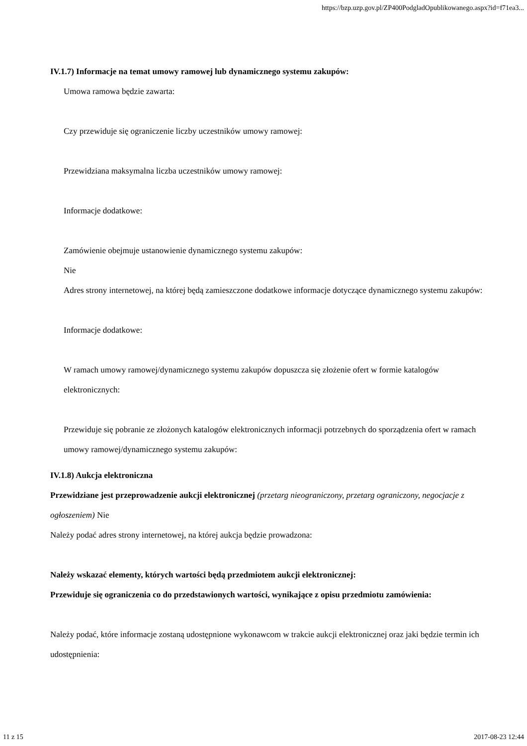https://bzp.uzp.gov.pl/ZP400PodgladOpublikowanego.aspx?id=f71ea3...
IV.1.7) Informacje na temat umowy ramowej lub dynamicznego systemu zakupów:
Umowa ramowa będzie zawarta:
Czy przewiduje się ograniczenie liczby uczestników umowy ramowej:
Przewidziana maksymalna liczba uczestników umowy ramowej:
Informacje dodatkowe:
Zamówienie obejmuje ustanowienie dynamicznego systemu zakupów:
Nie
Adres strony internetowej, na której będą zamieszczone dodatkowe informacje dotyczące dynamicznego systemu zakupów:
Informacje dodatkowe:
W ramach umowy ramowej/dynamicznego systemu zakupów dopuszcza się złożenie ofert w formie katalogów elektronicznych:
Przewiduje się pobranie ze złożonych katalogów elektronicznych informacji potrzebnych do sporządzenia ofert w ramach umowy ramowej/dynamicznego systemu zakupów:
IV.1.8) Aukcja elektroniczna
Przewidziane jest przeprowadzenie aukcji elektronicznej (przetarg nieograniczony, przetarg ograniczony, negocjacje z ogłoszeniem) Nie
Należy podać adres strony internetowej, na której aukcja będzie prowadzona:
Należy wskazać elementy, których wartości będą przedmiotem aukcji elektronicznej:
Przewiduje się ograniczenia co do przedstawionych wartości, wynikające z opisu przedmiotu zamówienia:
Należy podać, które informacje zostaną udostępnione wykonawcom w trakcie aukcji elektronicznej oraz jaki będzie termin ich udostępnienia:
11 z 15 2017-08-23 12:44